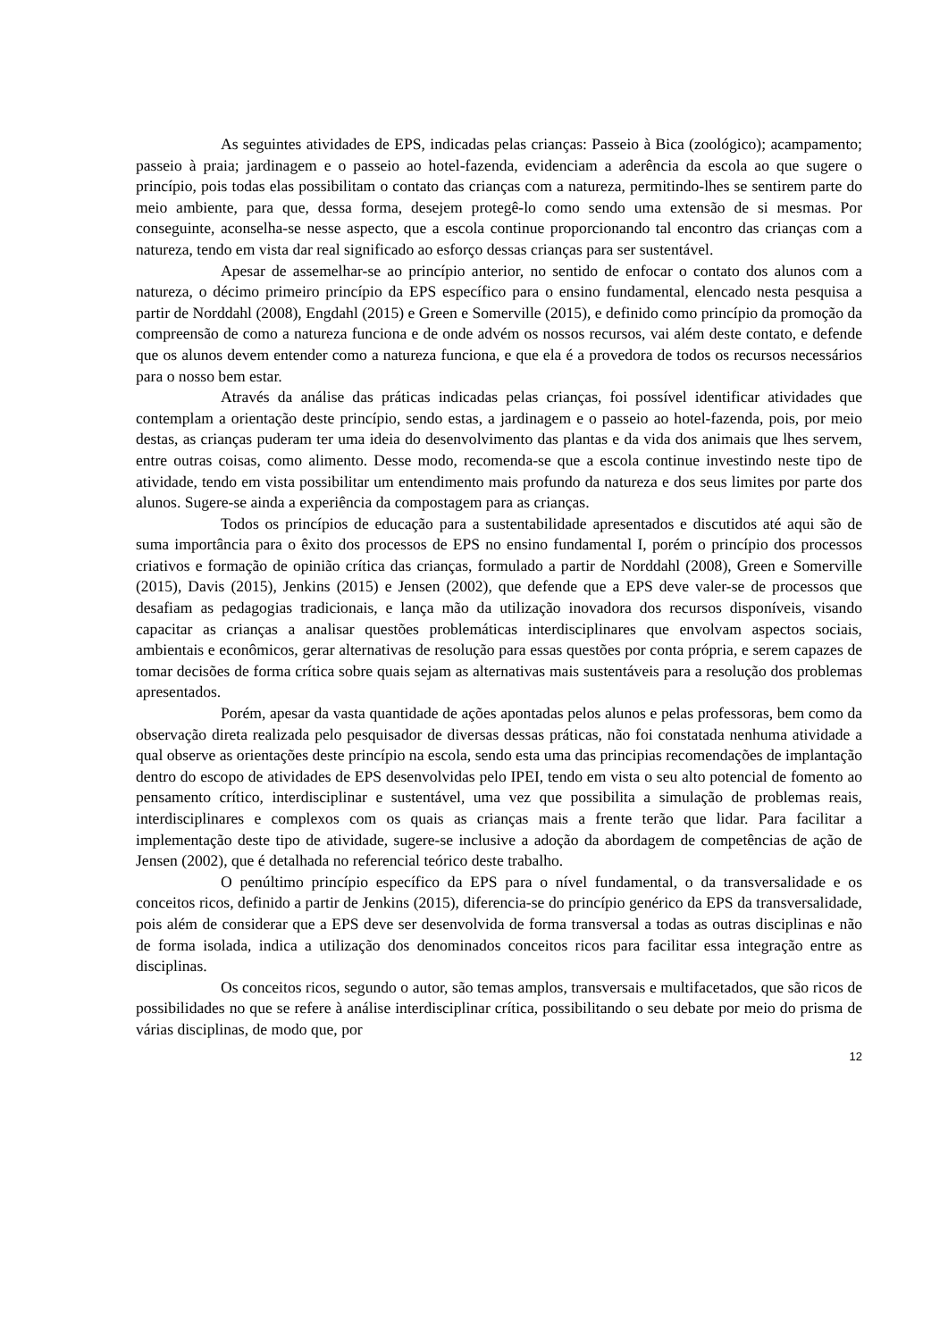As seguintes atividades de EPS, indicadas pelas crianças: Passeio à Bica (zoológico); acampamento; passeio à praia; jardinagem e o passeio ao hotel-fazenda, evidenciam a aderência da escola ao que sugere o princípio, pois todas elas possibilitam o contato das crianças com a natureza, permitindo-lhes se sentirem parte do meio ambiente, para que, dessa forma, desejem protegê-lo como sendo uma extensão de si mesmas. Por conseguinte, aconselha-se nesse aspecto, que a escola continue proporcionando tal encontro das crianças com a natureza, tendo em vista dar real significado ao esforço dessas crianças para ser sustentável.
Apesar de assemelhar-se ao princípio anterior, no sentido de enfocar o contato dos alunos com a natureza, o décimo primeiro princípio da EPS específico para o ensino fundamental, elencado nesta pesquisa a partir de Norddahl (2008), Engdahl (2015) e Green e Somerville (2015), e definido como princípio da promoção da compreensão de como a natureza funciona e de onde advém os nossos recursos, vai além deste contato, e defende que os alunos devem entender como a natureza funciona, e que ela é a provedora de todos os recursos necessários para o nosso bem estar.
Através da análise das práticas indicadas pelas crianças, foi possível identificar atividades que contemplam a orientação deste princípio, sendo estas, a jardinagem e o passeio ao hotel-fazenda, pois, por meio destas, as crianças puderam ter uma ideia do desenvolvimento das plantas e da vida dos animais que lhes servem, entre outras coisas, como alimento. Desse modo, recomenda-se que a escola continue investindo neste tipo de atividade, tendo em vista possibilitar um entendimento mais profundo da natureza e dos seus limites por parte dos alunos. Sugere-se ainda a experiência da compostagem para as crianças.
Todos os princípios de educação para a sustentabilidade apresentados e discutidos até aqui são de suma importância para o êxito dos processos de EPS no ensino fundamental I, porém o princípio dos processos criativos e formação de opinião crítica das crianças, formulado a partir de Norddahl (2008), Green e Somerville (2015), Davis (2015), Jenkins (2015) e Jensen (2002), que defende que a EPS deve valer-se de processos que desafiam as pedagogias tradicionais, e lança mão da utilização inovadora dos recursos disponíveis, visando capacitar as crianças a analisar questões problemáticas interdisciplinares que envolvam aspectos sociais, ambientais e econômicos, gerar alternativas de resolução para essas questões por conta própria, e serem capazes de tomar decisões de forma crítica sobre quais sejam as alternativas mais sustentáveis para a resolução dos problemas apresentados.
Porém, apesar da vasta quantidade de ações apontadas pelos alunos e pelas professoras, bem como da observação direta realizada pelo pesquisador de diversas dessas práticas, não foi constatada nenhuma atividade a qual observe as orientações deste princípio na escola, sendo esta uma das principias recomendações de implantação dentro do escopo de atividades de EPS desenvolvidas pelo IPEI, tendo em vista o seu alto potencial de fomento ao pensamento crítico, interdisciplinar e sustentável, uma vez que possibilita a simulação de problemas reais, interdisciplinares e complexos com os quais as crianças mais a frente terão que lidar. Para facilitar a implementação deste tipo de atividade, sugere-se inclusive a adoção da abordagem de competências de ação de Jensen (2002), que é detalhada no referencial teórico deste trabalho.
O penúltimo princípio específico da EPS para o nível fundamental, o da transversalidade e os conceitos ricos, definido a partir de Jenkins (2015), diferencia-se do princípio genérico da EPS da transversalidade, pois além de considerar que a EPS deve ser desenvolvida de forma transversal a todas as outras disciplinas e não de forma isolada, indica a utilização dos denominados conceitos ricos para facilitar essa integração entre as disciplinas.
Os conceitos ricos, segundo o autor, são temas amplos, transversais e multifacetados, que são ricos de possibilidades no que se refere à análise interdisciplinar crítica, possibilitando o seu debate por meio do prisma de várias disciplinas, de modo que, por
12